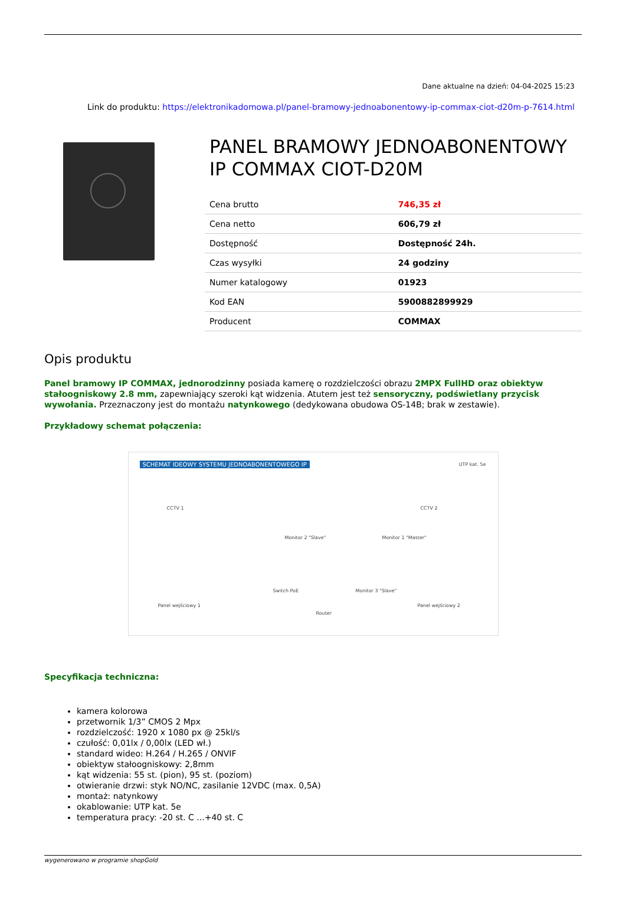Dane aktualne na dzień: 04-04-2025 15:23
Link do produktu: https://elektronikadomowa.pl/panel-bramowy-jednoabonentowy-ip-commax-ciot-d20m-p-7614.html
PANEL BRAMOWY JEDNOABONENTOWY IP COMMAX CIOT-D20M
| Cena brutto | 746,35 zł |
| Cena netto | 606,79 zł |
| Dostępność | Dostępność 24h. |
| Czas wysyłki | 24 godziny |
| Numer katalogowy | 01923 |
| Kod EAN | 5900882899929 |
| Producent | COMMAX |
Opis produktu
Panel bramowy IP COMMAX, jednorodzinny posiada kamerę o rozdzielczości obrazu 2MPX FullHD oraz obiektyw stałoogniskowy 2.8 mm, zapewniający szeroki kąt widzenia. Atutem jest też sensoryczny, podświetlany przycisk wywołania. Przeznaczony jest do montażu natynkowego (dedykowana obudowa OS-14B; brak w zestawie).
Przykładowy schemat połączenia:
SCHEMAT IDEOWY SYSTEMU JEDNOABONENTOWEGO IP
UTP kat. 5e
CCTV 1 CCTV 2
Monitor 2 "Slave" Monitor 1 "Master"
Switch PoE Monitor 3 "Slave"
Panel wejściowy 1 Panel wejściowy 2
Router
Specyfikacja techniczna:
kamera kolorowa
przetwornik 1/3” CMOS 2 Mpx
rozdzielczość: 1920 x 1080 px @ 25kl/s
czułość: 0,01lx / 0,00lx (LED wł.)
standard wideo: H.264 / H.265 / ONVIF
obiektyw stałoogniskowy: 2,8mm
kąt widzenia: 55 st. (pion), 95 st. (poziom)
otwieranie drzwi: styk NO/NC, zasilanie 12VDC (max. 0,5A)
montaż: natynkowy
okablowanie: UTP kat. 5e
temperatura pracy: -20 st. C ...+40 st. C
wygenerowano w programie shopGold